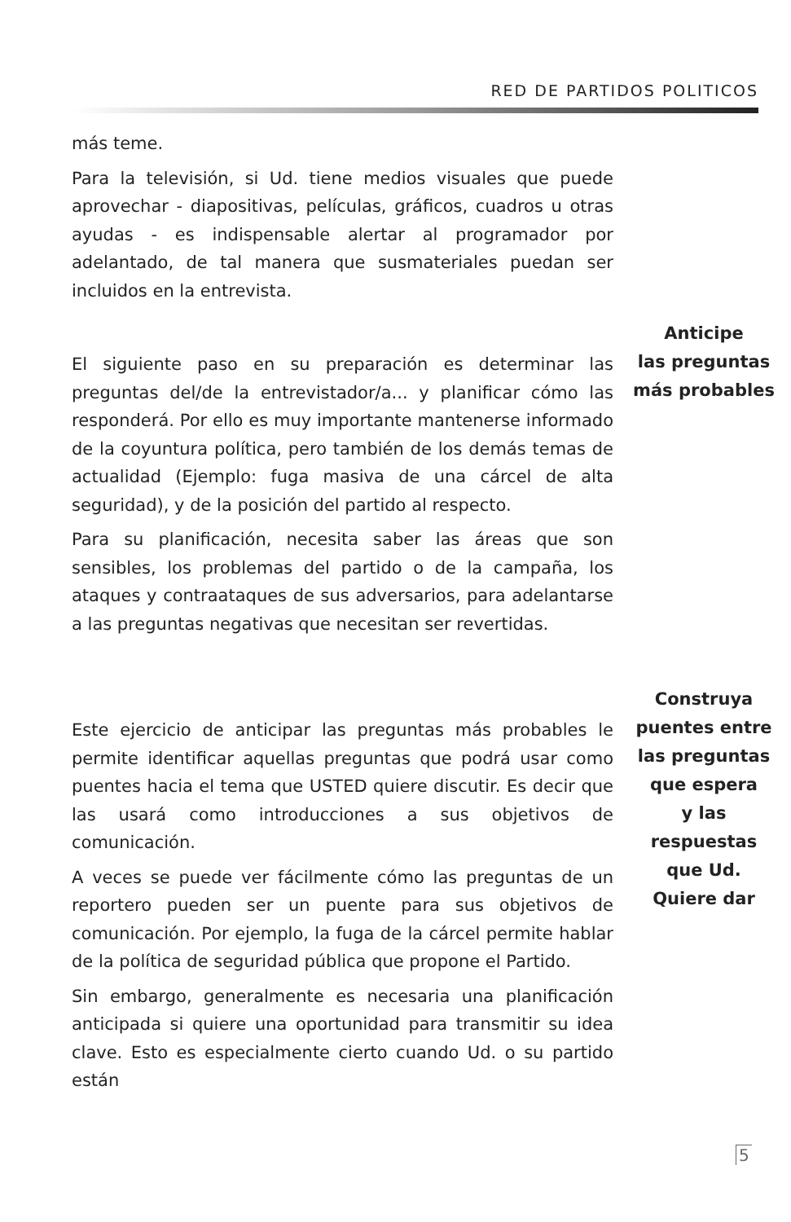RED DE PARTIDOS POLITICOS
más teme.
Para la televisión, si Ud. tiene medios visuales que puede aprovechar - diapositivas, películas, gráficos, cuadros u otras ayudas - es indispensable alertar al programador por adelantado, de tal manera que susmateriales puedan ser incluidos en la entrevista.
El siguiente paso en su preparación es determinar las preguntas del/de la entrevistador/a... y planificar cómo las responderá. Por ello es muy importante mantenerse informado de la coyuntura política, pero también de los demás temas de actualidad (Ejemplo: fuga masiva de una cárcel de alta seguridad), y de la posición del partido al respecto.
Para su planificación, necesita saber las áreas que son sensibles, los problemas del partido o de la campaña, los ataques y contraataques de sus adversarios, para adelantarse a las preguntas negativas que necesitan ser revertidas.
Anticipe
las preguntas
más probables
Este ejercicio de anticipar las preguntas más probables le permite identificar aquellas preguntas que podrá usar como puentes hacia el tema que USTED quiere discutir. Es decir que las usará como introducciones a sus objetivos de comunicación.
A veces se puede ver fácilmente cómo las preguntas de un reportero pueden ser un puente para sus objetivos de comunicación. Por ejemplo, la fuga de la cárcel permite hablar de la política de seguridad pública que propone el Partido.
Sin embargo, generalmente es necesaria una planificación anticipada si quiere una oportunidad para transmitir su idea clave. Esto es especialmente cierto cuando Ud. o su partido están
Construya
puentes entre
las preguntas
que espera
y las respuestas
que Ud.
Quiere dar
5